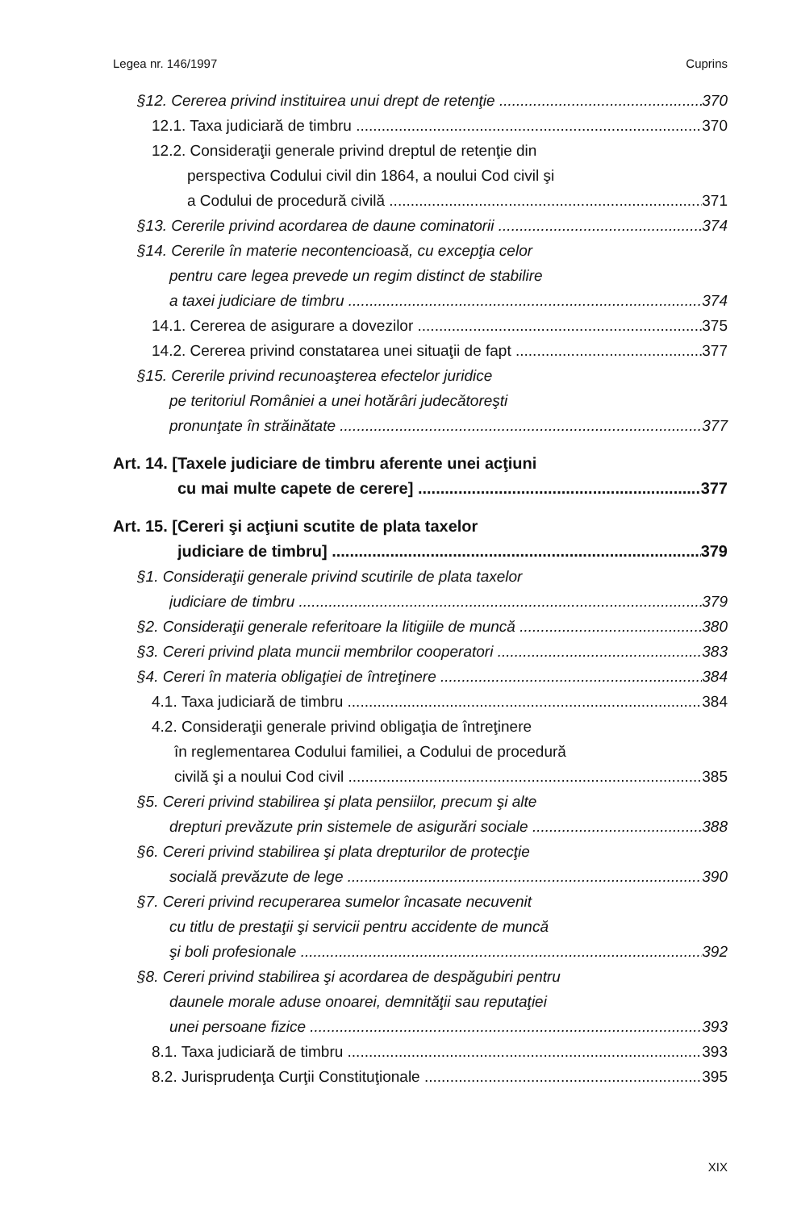Legea nr. 146/1997 Cuprins
§12. Cererea privind instituirea unui drept de retenţie 370
12.1. Taxa judiciară de timbru 370
12.2. Consideraţii generale privind dreptul de retenţie din
perspectiva Codului civil din 1864, a noului Cod civil şi
a Codului de procedură civilă 371
§13. Cererile privind acordarea de daune cominatorii 374
§14. Cererile în materie necontencioasă, cu excepţia celor
pentru care legea prevede un regim distinct de stabilire
a taxei judiciare de timbru 374
14.1. Cererea de asigurare a dovezilor 375
14.2. Cererea privind constatarea unei situaţii de fapt 377
§15. Cererile privind recunoaşterea efectelor juridice
pe teritoriul României a unei hotărâri judecătoreşti
pronunţate în străinătate 377
Art. 14. [Taxele judiciare de timbru aferente unei acţiuni
cu mai multe capete de cerere] 377
Art. 15. [Cereri şi acţiuni scutite de plata taxelor
judiciare de timbru] 379
§1. Consideraţii generale privind scutirile de plata taxelor
judiciare de timbru 379
§2. Consideraţii generale referitoare la litigiile de muncă 380
§3. Cereri privind plata muncii membrilor cooperatori 383
§4. Cereri în materia obligaţiei de întreţinere 384
4.1. Taxa judiciară de timbru 384
4.2. Consideraţii generale privind obligaţia de întreţinere
în reglementarea Codului familiei, a Codului de procedură
civilă şi a noului Cod civil 385
§5. Cereri privind stabilirea şi plata pensiilor, precum şi alte
drepturi prevăzute prin sistemele de asigurări sociale 388
§6. Cereri privind stabilirea şi plata drepturilor de protecţie
socială prevăzute de lege 390
§7. Cereri privind recuperarea sumelor încasate necuvenit
cu titlu de prestaţii şi servicii pentru accidente de muncă
şi boli profesionale 392
§8. Cereri privind stabilirea şi acordarea de despăgubiri pentru
daunele morale aduse onoarei, demnităţii sau reputaţiei
unei persoane fizice 393
8.1. Taxa judiciară de timbru 393
8.2. Jurisprudenţa Curţii Constituţionale 395
XIX